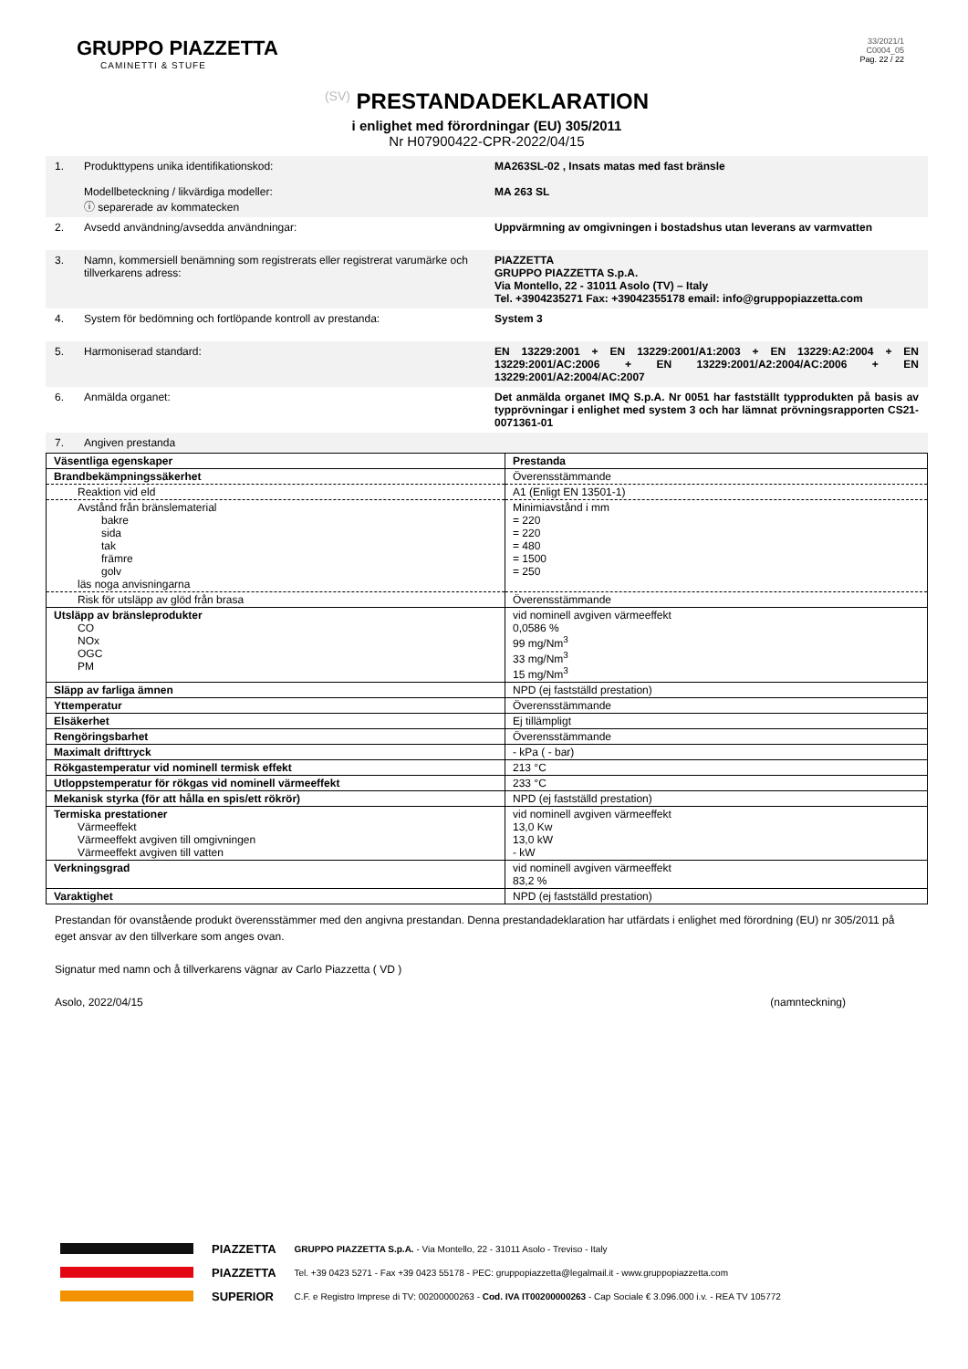GRUPPO PIAZZETTA
CAMINETTI & STUFE
33/2021/1
C0004_05
Pag. 22 / 22
(SV) PRESTANDADEKLARATION
i enlighet med förordningar (EU) 305/2011
Nr H07900422-CPR-2022/04/15
1. Produkttypens unika identifikationskod:
Modellbeteckning / likvärdiga modeller:
ⓘ separerade av kommatecken
MA263SL-02 , Insats matas med fast bränsle
MA 263 SL
2. Avsedd användning/avsedda användningar: Uppvärmning av omgivningen i bostadshus utan leverans av varmvatten
3. Namn, kommersiell benämning som registrerats eller registrerat varumärke och tillverkarens adress:
PIAZZETTA
GRUPPO PIAZZETTA S.p.A.
Via Montello, 22 - 31011 Asolo (TV) – Italy
Tel. +3904235271 Fax: +39042355178 email: info@gruppopiazzetta.com
4. System för bedömning och fortlöpande kontroll av prestanda: System 3
5. Harmoniserad standard: EN 13229:2001 + EN 13229:2001/A1:2003 + EN 13229:A2:2004 + EN 13229:2001/AC:2006 + EN 13229:2001/A2:2004/AC:2006 + EN 13229:2001/A2:2004/AC:2007
6. Anmälda organet: Det anmälda organet IMQ S.p.A. Nr 0051 har fastställt typprodukten på basis av typprövningar i enlighet med system 3 och har lämnat prövningsrapporten CS21-0071361-01
7. Angiven prestanda
| Väsentliga egenskaper | Prestanda |
| Brandbekämpningssäkerhet | Överensstämmande |
| Reaktion vid eld | A1 (Enligt EN 13501-1) |
| Avstånd från bränslematerial bakre sida tak främre golv läs noga anvisningarna | Minimiavstånd i mm = 220 = 220 = 480 = 1500 = 250 |
| Risk för utsläpp av glöd från brasa | Överensstämmande |
| Utsläpp av bränsleprodukter CO NOx OGC PM | vid nominell avgiven värmeeffekt 0,0586 % 99 mg/Nm<sup>3</sup> 33 mg/Nm<sup>3</sup> 15 mg/Nm<sup>3</sup> |
| Släpp av farliga ämnen | NPD (ej fastställd prestation) |
| Yttemperatur | Överensstämmande |
| Elsäkerhet | Ej tillämpligt |
| Rengöringsbarhet | Överensstämmande |
| Maximalt drifttryck | - kPa ( - bar) |
| Rökgastemperatur vid nominell termisk effekt | 213 °C |
| Utloppstemperatur för rökgas vid nominell värmeeffekt | 233 °C |
| Mekanisk styrka (för att hålla en spis/ett rökrör) | NPD (ej fastställd prestation) |
| Termiska prestationer Värmeeffekt Värmeeffekt avgiven till omgivningen Värmeeffekt avgiven till vatten | vid nominell avgiven värmeeffekt 13,0 Kw 13,0 kW - kW |
| Verkningsgrad | vid nominell avgiven värmeeffekt 83,2 % |
| Varaktighet | NPD (ej fastställd prestation) |
Prestandan för ovanstående produkt överensstämmer med den angivna prestandan. Denna prestandadeklaration har utfärdats i enlighet med förordning (EU) nr 305/2011 på eget ansvar av den tillverkare som anges ovan.
Signatur med namn och å tillverkarens vägnar av Carlo Piazzetta ( VD )
Asolo, 2022/04/15 (namnteckning)
PIAZZETTA
PIAZZETTA
SUPERIOR
GRUPPO PIAZZETTA S.p.A. - Via Montello, 22 - 31011 Asolo - Treviso - Italy
Tel. +39 0423 5271 - Fax +39 0423 55178 - PEC: gruppopiazzetta@legalmail.it - www.gruppopiazzetta.com
C.F. e Registro Imprese di TV: 00200000263 - Cod. IVA IT00200000263 - Cap Sociale € 3.096.000 i.v. - REA TV 105772